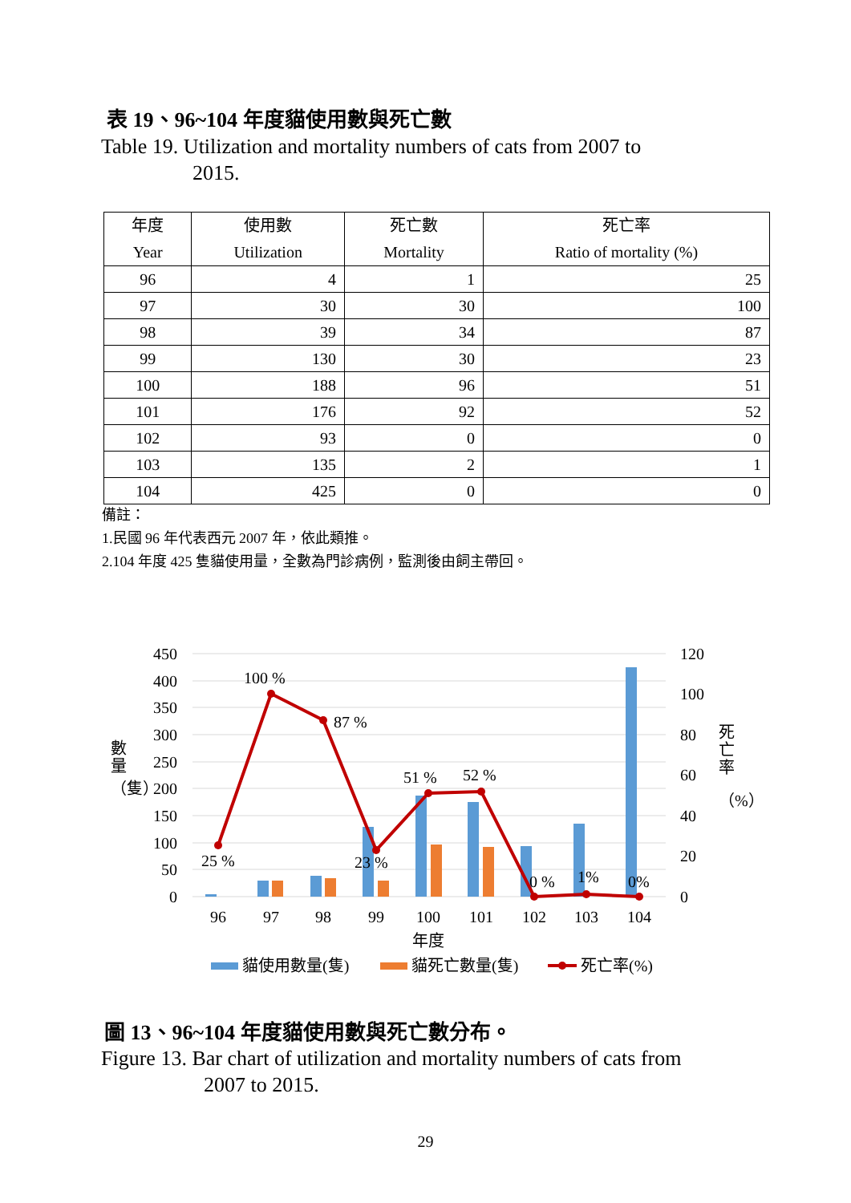表 19、96~104 年度貓使用數與死亡數
Table 19. Utilization and mortality numbers of cats from 2007 to
2015.
| 年度 Year | 使用數 Utilization | 死亡數 Mortality | 死亡率 Ratio of mortality (%) |
| --- | --- | --- | --- |
| 96 | 4 | 1 | 25 |
| 97 | 30 | 30 | 100 |
| 98 | 39 | 34 | 87 |
| 99 | 130 | 30 | 23 |
| 100 | 188 | 96 | 51 |
| 101 | 176 | 92 | 52 |
| 102 | 93 | 0 | 0 |
| 103 | 135 | 2 | 1 |
| 104 | 425 | 0 | 0 |
備註：
1.民國 96 年代表西元 2007 年，依此類推。
2.104 年度 425 隻貓使用量，全數為門診病例，監測後由飼主帶回。
450
400
350
300
250
200
150
100
50
0
120
100
80
60
40
20
0
96
97
98
99
100
101
102
103
104
年度
25 %
100 %
87 %
23 %
51 %
52 %
0 %
1%
0%
數
量
（隻）
死
亡
率
（%）
貓使用數量(隻)
貓死亡數量(隻)
死亡率(%)
圖 13、96~104 年度貓使用數與死亡數分布。
Figure 13. Bar chart of utilization and mortality numbers of cats from
2007 to 2015.
29